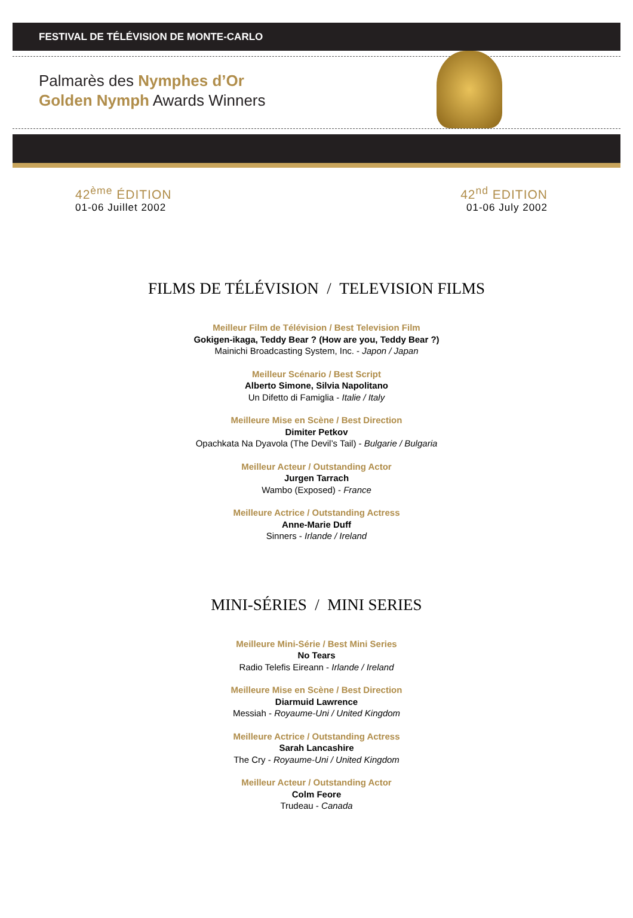FESTIVAL DE TÉLÉVISION DE MONTE-CARLO
Palmarès des Nymphes d’Or
Golden Nymph Awards Winners
42<sup>ème</sup> ÉDITION
01-06 Juillet 2002
42<sup>nd</sup> EDITION
01-06 July 2002
FILMS DE TÉLÉVISION / TELEVISION FILMS
Meilleur Film de Télévision / Best Television Film
Gokigen-ikaga, Teddy Bear ? (How are you, Teddy Bear ?)
Mainichi Broadcasting System, Inc. - Japon / Japan
Meilleur Scénario / Best Script
Alberto Simone, Silvia Napolitano
Un Difetto di Famiglia - Italie / Italy
Meilleure Mise en Scène / Best Direction
Dimiter Petkov
Opachkata Na Dyavola (The Devil’s Tail) - Bulgarie / Bulgaria
Meilleur Acteur / Outstanding Actor
Jurgen Tarrach
Wambo (Exposed) - France
Meilleure Actrice / Outstanding Actress
Anne-Marie Duff
Sinners - Irlande / Ireland
MINI-SÉRIES / MINI SERIES
Meilleure Mini-Série / Best Mini Series
No Tears
Radio Telefis Eireann - Irlande / Ireland
Meilleure Mise en Scène / Best Direction
Diarmuid Lawrence
Messiah - Royaume-Uni / United Kingdom
Meilleure Actrice / Outstanding Actress
Sarah Lancashire
The Cry - Royaume-Uni / United Kingdom
Meilleur Acteur / Outstanding Actor
Colm Feore
Trudeau - Canada